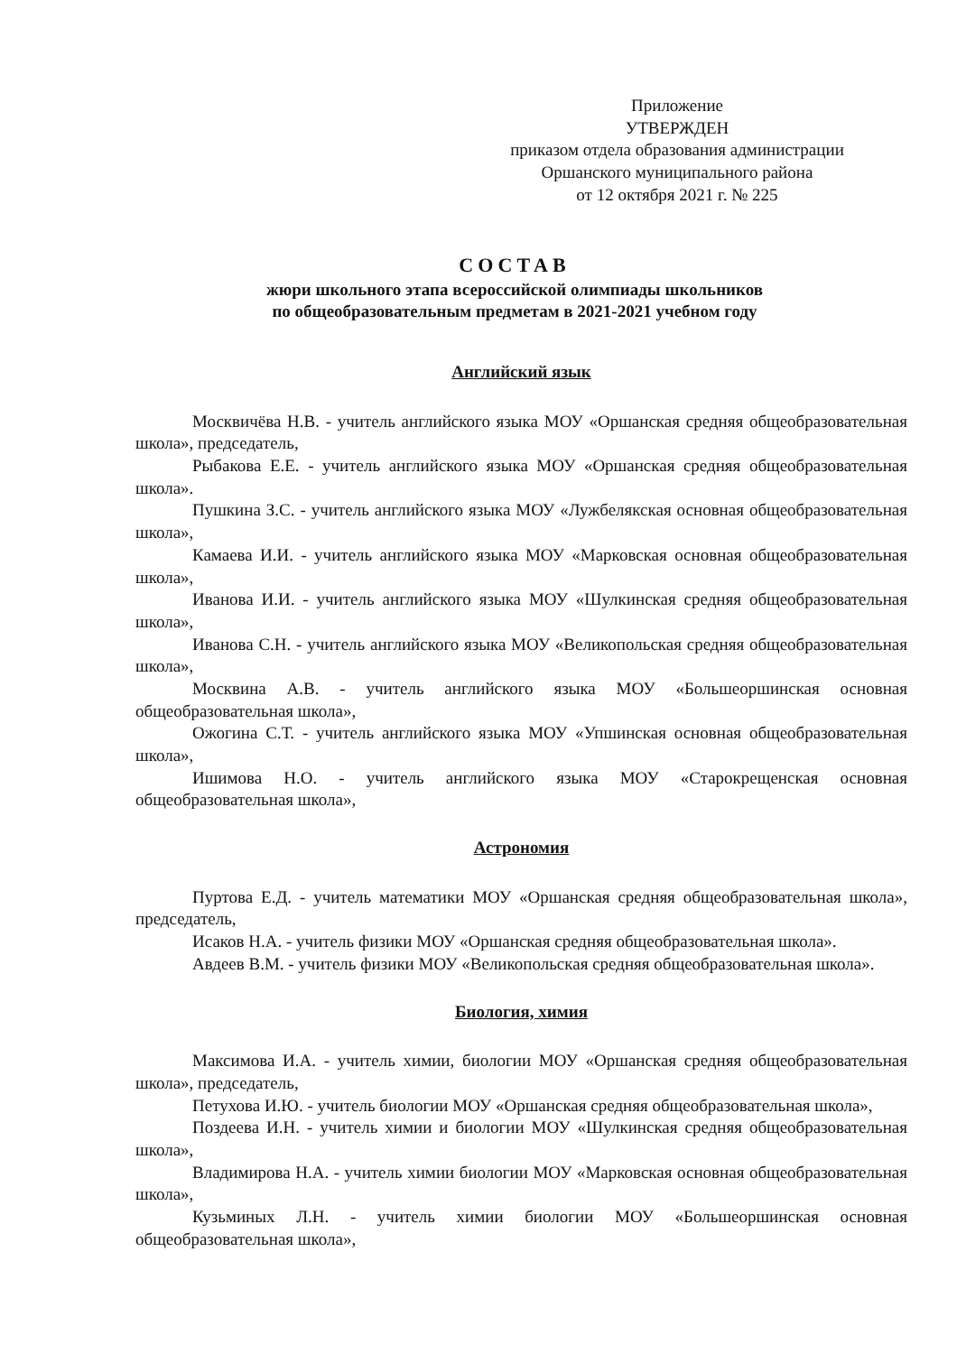Приложение
УТВЕРЖДЕН
приказом отдела образования администрации
Оршанского муниципального района
от 12 октября 2021 г. № 225
СОСТАВ
жюри школьного этапа всероссийской олимпиады школьников
по общеобразовательным предметам в 2021-2021 учебном году
Английский язык
Москвичёва Н.В. - учитель английского языка МОУ «Оршанская средняя общеобразовательная школа», председатель,
Рыбакова Е.Е. - учитель английского языка МОУ «Оршанская средняя общеобразовательная школа».
Пушкина З.С. - учитель английского языка МОУ «Лужбелякская основная общеобразовательная школа»,
Камаева И.И. - учитель английского языка МОУ «Марковская основная общеобразовательная школа»,
Иванова И.И. - учитель английского языка МОУ «Шулкинская средняя общеобразовательная школа»,
Иванова С.Н. - учитель английского языка МОУ «Великопольская средняя общеобразовательная школа»,
Москвина А.В. - учитель английского языка МОУ «Большеоршинская основная общеобразовательная школа»,
Ожогина С.Т. - учитель английского языка МОУ «Упшинская основная общеобразовательная школа»,
Ишимова Н.О. - учитель английского языка МОУ «Старокрещенская основная общеобразовательная школа»,
Астрономия
Пуртова Е.Д. - учитель математики МОУ «Оршанская средняя общеобразовательная школа», председатель,
Исаков Н.А. - учитель физики МОУ «Оршанская средняя общеобразовательная школа».
Авдеев В.М. - учитель физики МОУ «Великопольская средняя общеобразовательная школа».
Биология, химия
Максимова И.А. - учитель химии, биологии МОУ «Оршанская средняя общеобразовательная школа», председатель,
Петухова И.Ю. - учитель биологии МОУ «Оршанская средняя общеобразовательная школа»,
Поздеева И.Н. - учитель химии и биологии МОУ «Шулкинская средняя общеобразовательная школа»,
Владимирова Н.А. - учитель химии биологии МОУ «Марковская основная общеобразовательная школа»,
Кузьминых Л.Н. - учитель химии биологии МОУ «Большеоршинская основная общеобразовательная школа»,